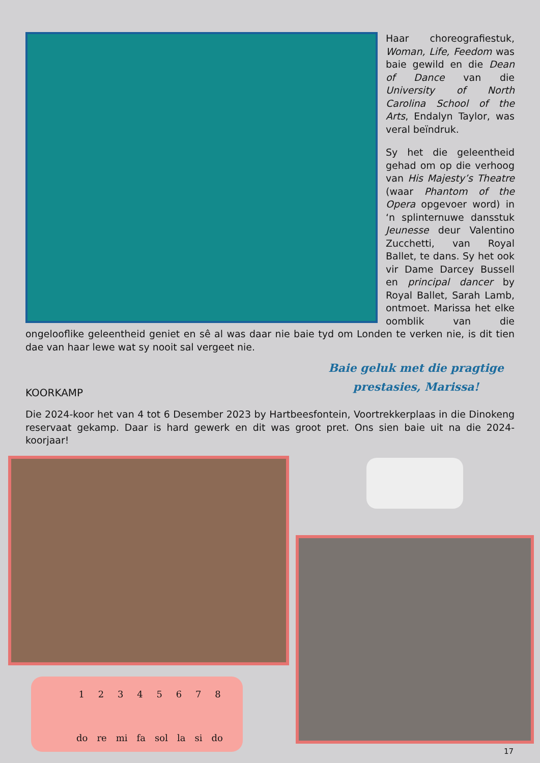Haar choreografiestuk, Woman, Life, Feedom was baie gewild en die Dean of Dance van die University of North Carolina School of the Arts, Endalyn Taylor, was veral beïndruk.
Sy het die geleentheid gehad om op die verhoog van His Majesty’s Theatre (waar Phantom of the Opera opgevoer word) in ‘n splinternuwe dansstuk Jeunesse deur Valentino Zucchetti, van Royal Ballet, te dans. Sy het ook vir Dame Darcey Bussell en principal dancer by Royal Ballet, Sarah Lamb, ontmoet. Marissa het elke oomblik van die ongelooflike geleentheid geniet en sê al was daar nie baie tyd om Londen te verken nie, is dit tien dae van haar lewe wat sy nooit sal vergeet nie.
Baie geluk met die pragtige prestasies, Marissa!
KOORKAMP
Die 2024-koor het van 4 tot 6 Desember 2023 by Hartbeesfontein, Voortrekkerplaas in die Dinokeng reservaat gekamp. Daar is hard gewerk en dit was groot pret. Ons sien baie uit na die 2024-koorjaar!
1 2 3 4 5 6 7 8
do re mi fa sol la si do
17